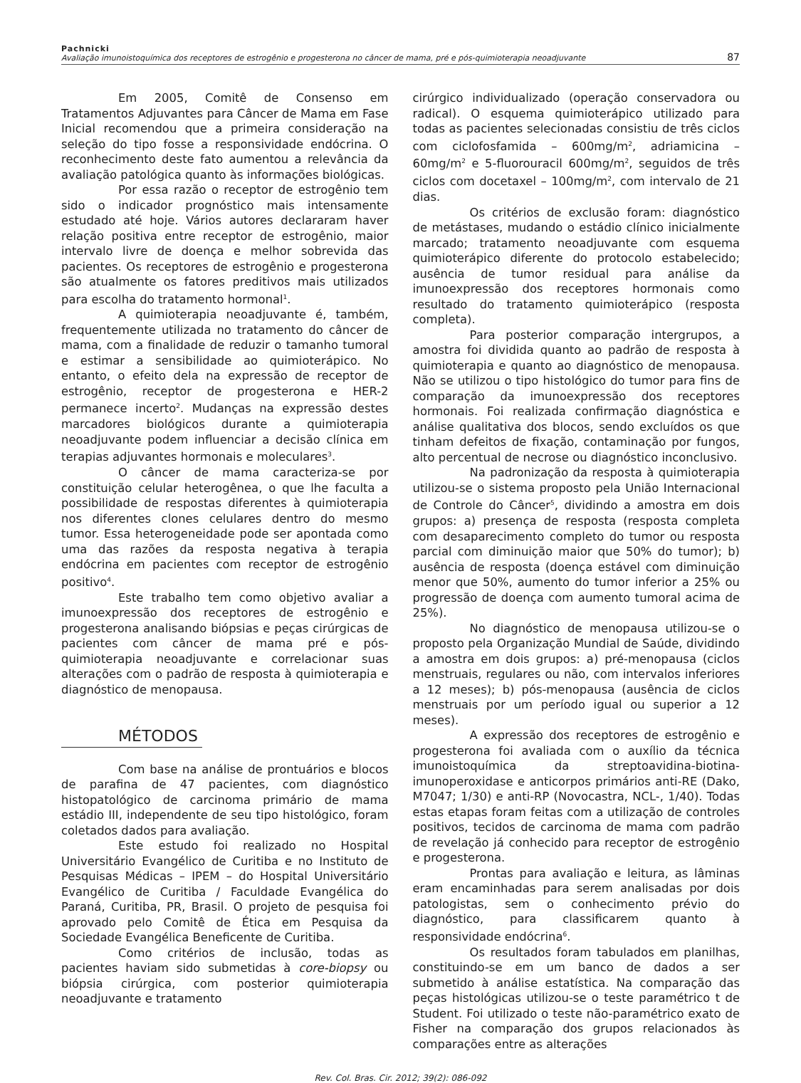Pachnicki
Avaliação imunoistoquímica dos receptores de estrogênio e progesterona no câncer de mama, pré e pós-quimioterapia neoadjuvante
87
Em 2005, Comitê de Consenso em Tratamentos Adjuvantes para Câncer de Mama em Fase Inicial recomendou que a primeira consideração na seleção do tipo fosse a responsividade endócrina. O reconhecimento deste fato aumentou a relevância da avaliação patológica quanto às informações biológicas.
Por essa razão o receptor de estrogênio tem sido o indicador prognóstico mais intensamente estudado até hoje. Vários autores declararam haver relação positiva entre receptor de estrogênio, maior intervalo livre de doença e melhor sobrevida das pacientes. Os receptores de estrogênio e progesterona são atualmente os fatores preditivos mais utilizados para escolha do tratamento hormonal<sup>1</sup>.
A quimioterapia neoadjuvante é, também, frequentemente utilizada no tratamento do câncer de mama, com a finalidade de reduzir o tamanho tumoral e estimar a sensibilidade ao quimioterápico. No entanto, o efeito dela na expressão de receptor de estrogênio, receptor de progesterona e HER-2 permanece incerto<sup>2</sup>. Mudanças na expressão destes marcadores biológicos durante a quimioterapia neoadjuvante podem influenciar a decisão clínica em terapias adjuvantes hormonais e moleculares<sup>3</sup>.
O câncer de mama caracteriza-se por constituição celular heterogênea, o que lhe faculta a possibilidade de respostas diferentes à quimioterapia nos diferentes clones celulares dentro do mesmo tumor. Essa heterogeneidade pode ser apontada como uma das razões da resposta negativa à terapia endócrina em pacientes com receptor de estrogênio positivo<sup>4</sup>.
Este trabalho tem como objetivo avaliar a imunoexpressão dos receptores de estrogênio e progesterona analisando biópsias e peças cirúrgicas de pacientes com câncer de mama pré e pós-quimioterapia neoadjuvante e correlacionar suas alterações com o padrão de resposta à quimioterapia e diagnóstico de menopausa.
MÉTODOS
Com base na análise de prontuários e blocos de parafina de 47 pacientes, com diagnóstico histopatológico de carcinoma primário de mama estádio III, independente de seu tipo histológico, foram coletados dados para avaliação.
Este estudo foi realizado no Hospital Universitário Evangélico de Curitiba e no Instituto de Pesquisas Médicas – IPEM – do Hospital Universitário Evangélico de Curitiba / Faculdade Evangélica do Paraná, Curitiba, PR, Brasil. O projeto de pesquisa foi aprovado pelo Comitê de Ética em Pesquisa da Sociedade Evangélica Beneficente de Curitiba.
Como critérios de inclusão, todas as pacientes haviam sido submetidas à core-biopsy ou biópsia cirúrgica, com posterior quimioterapia neoadjuvante e tratamento
cirúrgico individualizado (operação conservadora ou radical). O esquema quimioterápico utilizado para todas as pacientes selecionadas consistiu de três ciclos com ciclofosfamida – 600mg/m<sup>2</sup>, adriamicina – 60mg/m<sup>2</sup> e 5-fluorouracil 600mg/m<sup>2</sup>, seguidos de três ciclos com docetaxel – 100mg/m<sup>2</sup>, com intervalo de 21 dias.
Os critérios de exclusão foram: diagnóstico de metástases, mudando o estádio clínico inicialmente marcado; tratamento neoadjuvante com esquema quimioterápico diferente do protocolo estabelecido; ausência de tumor residual para análise da imunoexpressão dos receptores hormonais como resultado do tratamento quimioterápico (resposta completa).
Para posterior comparação intergrupos, a amostra foi dividida quanto ao padrão de resposta à quimioterapia e quanto ao diagnóstico de menopausa. Não se utilizou o tipo histológico do tumor para fins de comparação da imunoexpressão dos receptores hormonais. Foi realizada confirmação diagnóstica e análise qualitativa dos blocos, sendo excluídos os que tinham defeitos de fixação, contaminação por fungos, alto percentual de necrose ou diagnóstico inconclusivo.
Na padronização da resposta à quimioterapia utilizou-se o sistema proposto pela União Internacional de Controle do Câncer<sup>5</sup>, dividindo a amostra em dois grupos: a) presença de resposta (resposta completa com desaparecimento completo do tumor ou resposta parcial com diminuição maior que 50% do tumor); b) ausência de resposta (doença estável com diminuição menor que 50%, aumento do tumor inferior a 25% ou progressão de doença com aumento tumoral acima de 25%).
No diagnóstico de menopausa utilizou-se o proposto pela Organização Mundial de Saúde, dividindo a amostra em dois grupos: a) pré-menopausa (ciclos menstruais, regulares ou não, com intervalos inferiores a 12 meses); b) pós-menopausa (ausência de ciclos menstruais por um período igual ou superior a 12 meses).
A expressão dos receptores de estrogênio e progesterona foi avaliada com o auxílio da técnica imunoistoquímica da streptoavidina-biotina-imunoperoxidase e anticorpos primários anti-RE (Dako, M7047; 1/30) e anti-RP (Novocastra, NCL-, 1/40). Todas estas etapas foram feitas com a utilização de controles positivos, tecidos de carcinoma de mama com padrão de revelação já conhecido para receptor de estrogênio e progesterona.
Prontas para avaliação e leitura, as lâminas eram encaminhadas para serem analisadas por dois patologistas, sem o conhecimento prévio do diagnóstico, para classificarem quanto à responsividade endócrina<sup>6</sup>.
Os resultados foram tabulados em planilhas, constituindo-se em um banco de dados a ser submetido à análise estatística. Na comparação das peças histológicas utilizou-se o teste paramétrico t de Student. Foi utilizado o teste não-paramétrico exato de Fisher na comparação dos grupos relacionados às comparações entre as alterações
Rev. Col. Bras. Cir. 2012; 39(2): 086-092